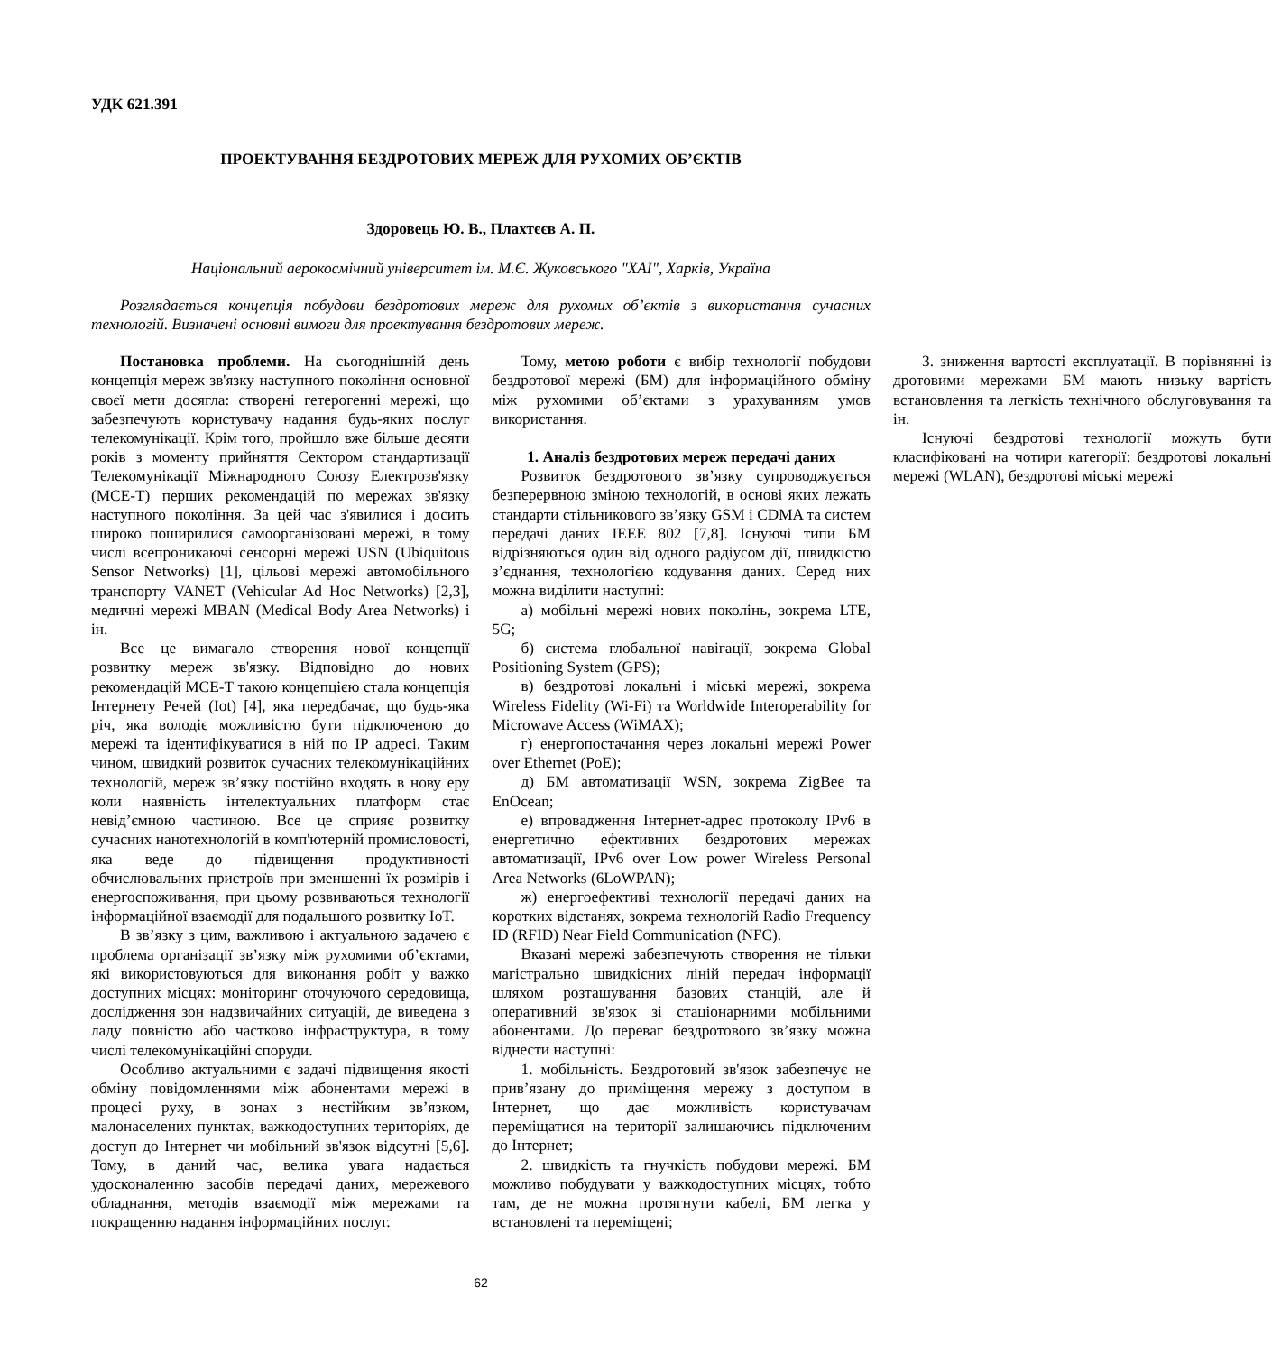УДК 621.391
ПРОЕКТУВАННЯ БЕЗДРОТОВИХ МЕРЕЖ ДЛЯ РУХОМИХ ОБ’ЄКТІВ
Здоровець Ю. В., Плахтєєв А. П.
Національний аерокосмічний університет ім. М.Є. Жуковського "ХАІ", Харків, Україна
Розглядається концепція побудови бездротових мереж для рухомих об’єктів з використання сучасних технологій. Визначені основні вимоги для проектування бездротових мереж.
Постановка проблеми. На сьогоднішній день концепція мереж зв'язку наступного покоління основної своєї мети досягла: створені гетерогенні мережі, що забезпечують користувачу надання будь-яких послуг телекомунікації. Крім того, пройшло вже більше десяти років з моменту прийняття Сектором стандартизації Телекомунікації Міжнародного Союзу Електрозв'язку (МСЕ-Т) перших рекомендацій по мережах зв'язку наступного покоління. За цей час з'явилися і досить широко поширилися самоорганізовані мережі, в тому числі всепроникаючі сенсорні мережі USN (Ubiquitous Sensor Networks) [1], цільові мережі автомобільного транспорту VANET (Vehicular Ad Hoc Networks) [2,3], медичні мережі MBAN (Medical Body Area Networks) і ін.
Все це вимагало створення нової концепції розвитку мереж зв'язку. Відповідно до нових рекомендацій МСЕ-Т такою концепцією стала концепція Інтернету Речей (Iot) [4], яка передбачає, що будь-яка річ, яка володіє можливістю бути підключеною до мережі та ідентифікуватися в ній по IP адресі. Таким чином, швидкий розвиток сучасних телекомунікаційних технологій, мереж зв’язку постійно входять в нову еру коли наявність інтелектуальних платформ стає невід’ємною частиною. Все це сприяє розвитку сучасних нанотехнологій в комп'ютерній промисловості, яка веде до підвищення продуктивності обчислювальних пристроїв при зменшенні їх розмірів і енергоспоживання, при цьому розвиваються технології інформаційної взаємодії для подальшого розвитку IoT.
В зв’язку з цим, важливою і актуальною задачею є проблема організації зв’язку між рухомими об’єктами, які використовуються для виконання робіт у важко доступних місцях: моніторинг оточуючого середовища, дослідження зон надзвичайних ситуацій, де виведена з ладу повністю або частково інфраструктура, в тому числі телекомунікаційні споруди.
Особливо актуальними є задачі підвищення якості обміну повідомленнями між абонентами мережі в процесі руху, в зонах з нестійким зв’язком, малонаселених пунктах, важкодоступних територіях, де доступ до Інтернет чи мобільний зв'язок відсутні [5,6]. Тому, в даний час, велика увага надається удосконаленню засобів передачі даних, мережевого обладнання, методів взаємодії між мережами та покращенню надання інформаційних послуг.
Тому, метою роботи є вибір технології побудови бездротової мережі (БМ) для інформаційного обміну між рухомими об’єктами з урахуванням умов використання.
1. Аналіз бездротових мереж передачі даних
Розвиток бездротового зв’язку супроводжується безперервною зміною технологій, в основі яких лежать стандарти стільникового зв’язку GSM і CDMA та систем передачі даних IEEE 802 [7,8]. Існуючі типи БМ відрізняються один від одного радіусом дії, швидкістю з’єднання, технологією кодування даних. Серед них можна виділити наступні:
а) мобільні мережі нових поколінь, зокрема LTE, 5G;
б) система глобальної навігації, зокрема Global Positioning System (GPS);
в) бездротові локальні і міські мережі, зокрема Wireless Fidelity (Wi-Fi) та Worldwide Interoperability for Microwave Access (WiMAX);
г) енергопостачання через локальні мережі Power over Ethernet (PoE);
д) БМ автоматизації WSN, зокрема ZigBee та EnOcean;
е) впровадження Інтернет-адрес протоколу IPv6 в енергетично ефективних бездротових мережах автоматизації, IPv6 over Low power Wireless Personal Area Networks (6LoWPAN);
ж) енергоефективі технології передачі даних на коротких відстанях, зокрема технологій Radio Frequency ID (RFID) Near Field Communication (NFC).
Вказані мережі забезпечують створення не тільки магістрально швидкісних ліній передач інформації шляхом розташування базових станцій, але й оперативний зв'язок зі стаціонарними мобільними абонентами. До переваг бездротового зв’язку можна віднести наступні:
1. мобільність. Бездротовий зв'язок забезпечує не прив’язану до приміщення мережу з доступом в Інтернет, що дає можливість користувачам переміщатися на території залишаючись підключеним до Інтернет;
2. швидкість та гнучкість побудови мережі. БМ можливо побудувати у важкодоступних місцях, тобто там, де не можна протягнути кабелі, БМ легка у встановлені та переміщені;
3. зниження вартості експлуатації. В порівнянні із дротовими мережами БМ мають низьку вартість встановлення та легкість технічного обслуговування та ін.
Існуючі бездротові технології можуть бути класифіковані на чотири категорії: бездротові локальні мережі (WLAN), бездротові міські мережі
62